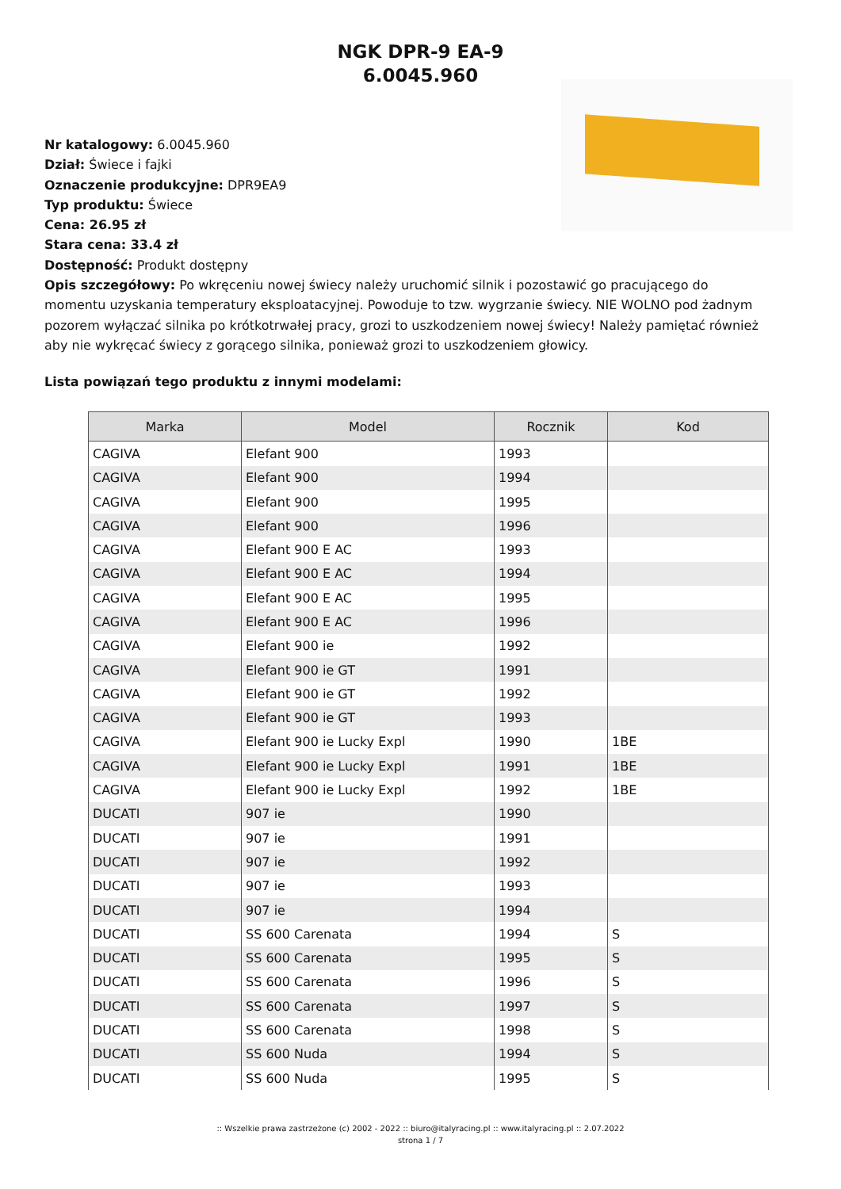NGK DPR-9 EA-9
6.0045.960
Nr katalogowy: 6.0045.960
Dział: Świece i fajki
Oznaczenie produkcyjne: DPR9EA9
Typ produktu: Świece
Cena: 26.95 zł
Stara cena: 33.4 zł
Dostępność: Produkt dostępny
Opis szczegółowy: Po wkręceniu nowej świecy należy uruchomić silnik i pozostawić go pracującego do momentu uzyskania temperatury eksploatacyjnej. Powoduje to tzw. wygrzanie świecy. NIE WOLNO pod żadnym pozorem wyłączać silnika po krótkotrwałej pracy, grozi to uszkodzeniem nowej świecy! Należy pamiętać również aby nie wykręcać świecy z gorącego silnika, ponieważ grozi to uszkodzeniem głowicy.
Lista powiązań tego produktu z innymi modelami:
| Marka | Model | Rocznik | Kod |
| --- | --- | --- | --- |
| CAGIVA | Elefant 900 | 1993 | |
| CAGIVA | Elefant 900 | 1994 | |
| CAGIVA | Elefant 900 | 1995 | |
| CAGIVA | Elefant 900 | 1996 | |
| CAGIVA | Elefant 900 E AC | 1993 | |
| CAGIVA | Elefant 900 E AC | 1994 | |
| CAGIVA | Elefant 900 E AC | 1995 | |
| CAGIVA | Elefant 900 E AC | 1996 | |
| CAGIVA | Elefant 900 ie | 1992 | |
| CAGIVA | Elefant 900 ie GT | 1991 | |
| CAGIVA | Elefant 900 ie GT | 1992 | |
| CAGIVA | Elefant 900 ie GT | 1993 | |
| CAGIVA | Elefant 900 ie Lucky Expl | 1990 | 1BE |
| CAGIVA | Elefant 900 ie Lucky Expl | 1991 | 1BE |
| CAGIVA | Elefant 900 ie Lucky Expl | 1992 | 1BE |
| DUCATI | 907 ie | 1990 | |
| DUCATI | 907 ie | 1991 | |
| DUCATI | 907 ie | 1992 | |
| DUCATI | 907 ie | 1993 | |
| DUCATI | 907 ie | 1994 | |
| DUCATI | SS 600 Carenata | 1994 | S |
| DUCATI | SS 600 Carenata | 1995 | S |
| DUCATI | SS 600 Carenata | 1996 | S |
| DUCATI | SS 600 Carenata | 1997 | S |
| DUCATI | SS 600 Carenata | 1998 | S |
| DUCATI | SS 600 Nuda | 1994 | S |
| DUCATI | SS 600 Nuda | 1995 | S |
:: Wszelkie prawa zastrzeżone (c) 2002 - 2022 :: biuro@italyracing.pl :: www.italyracing.pl :: 2.07.2022
strona 1 / 7